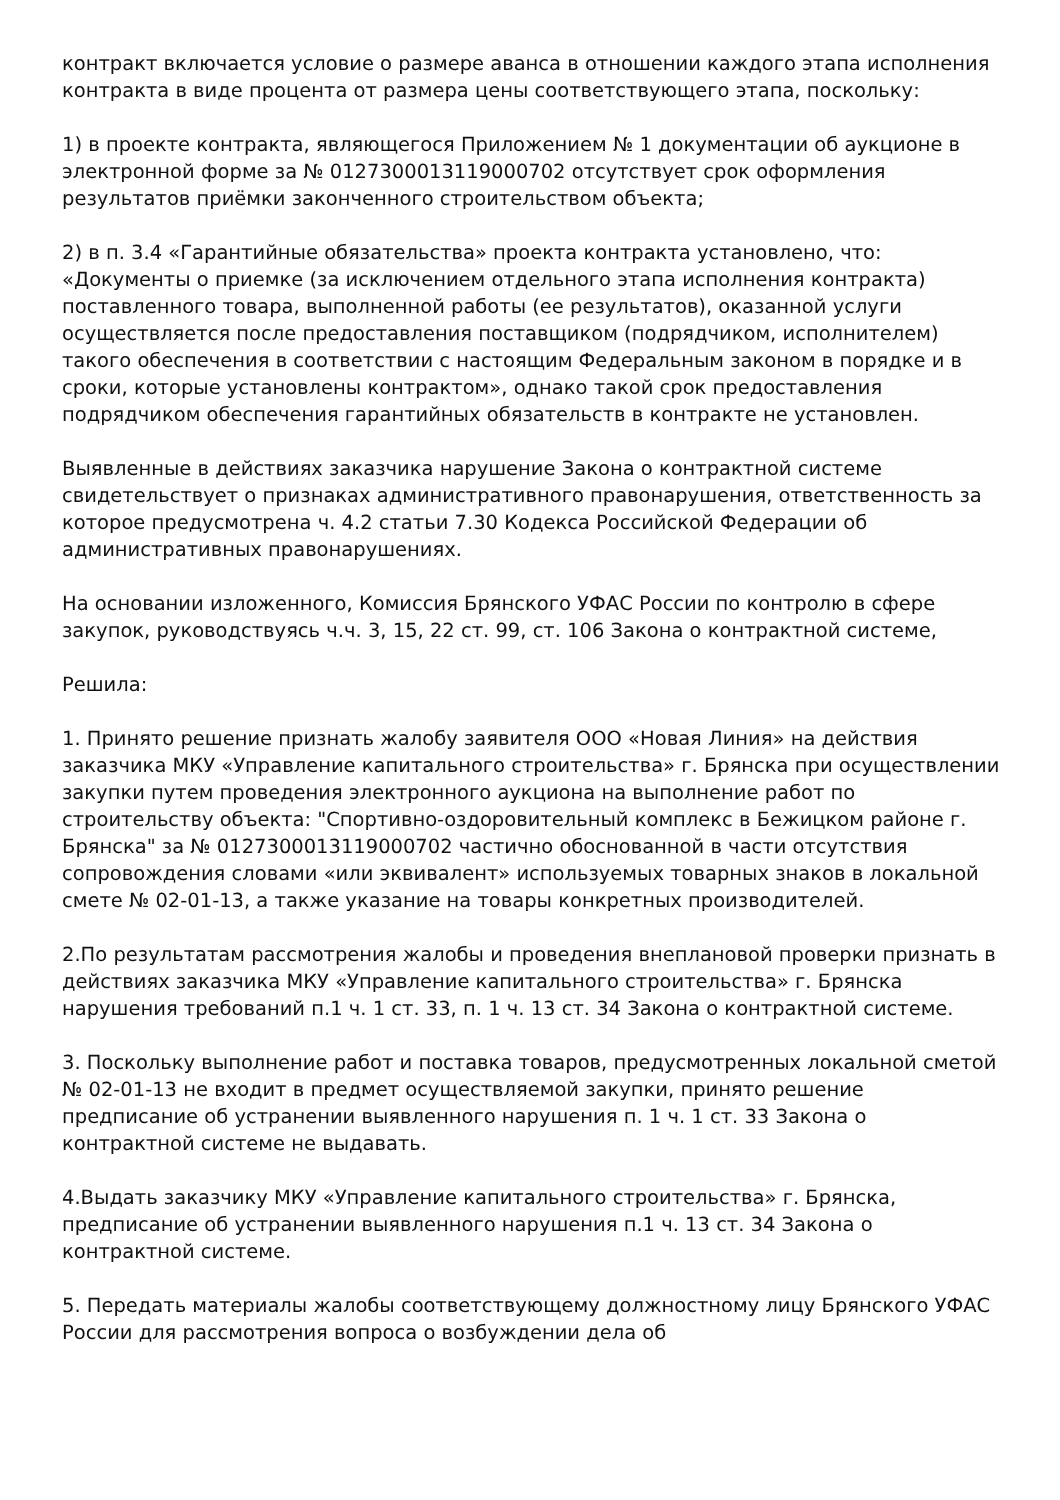контракт включается условие о размере аванса в отношении каждого этапа исполнения контракта в виде процента от размера цены соответствующего этапа, поскольку:
1) в проекте контракта, являющегося Приложением № 1 документации об аукционе в электронной форме за № 0127300013119000702 отсутствует срок оформления результатов приёмки законченного строительством объекта;
2) в п. 3.4 «Гарантийные обязательства» проекта контракта установлено, что: «Документы о приемке (за исключением отдельного этапа исполнения контракта) поставленного товара, выполненной работы (ее результатов), оказанной услуги осуществляется после предоставления поставщиком (подрядчиком, исполнителем) такого обеспечения в соответствии с настоящим Федеральным законом в порядке и в сроки, которые установлены контрактом», однако такой срок предоставления подрядчиком обеспечения гарантийных обязательств в контракте не установлен.
Выявленные в действиях заказчика нарушение Закона о контрактной системе свидетельствует о признаках административного правонарушения, ответственность за которое предусмотрена ч. 4.2 статьи 7.30 Кодекса Российской Федерации об административных правонарушениях.
На основании изложенного, Комиссия Брянского УФАС России по контролю в сфере закупок, руководствуясь ч.ч. 3, 15, 22 ст. 99, ст. 106 Закона о контрактной системе,
Решила:
1. Принято решение признать жалобу заявителя ООО «Новая Линия» на действия заказчика МКУ «Управление капитального строительства» г. Брянска при осуществлении закупки путем проведения электронного аукциона на выполнение работ по строительству объекта: "Спортивно-оздоровительный комплекс в Бежицком районе г. Брянска" за № 0127300013119000702 частично обоснованной в части отсутствия сопровождения словами «или эквивалент» используемых товарных знаков в локальной смете № 02-01-13, а также указание на товары конкретных производителей.
2.По результатам рассмотрения жалобы и проведения внеплановой проверки признать в действиях заказчика МКУ «Управление капитального строительства» г. Брянска нарушения требований п.1 ч. 1 ст. 33, п. 1 ч. 13 ст. 34 Закона о контрактной системе.
3. Поскольку выполнение работ и поставка товаров, предусмотренных локальной сметой № 02-01-13 не входит в предмет осуществляемой закупки, принято решение предписание об устранении выявленного нарушения п. 1 ч. 1 ст. 33 Закона о контрактной системе не выдавать.
4.Выдать заказчику МКУ «Управление капитального строительства» г. Брянска, предписание об устранении выявленного нарушения п.1 ч. 13 ст. 34 Закона о контрактной системе.
5. Передать материалы жалобы соответствующему должностному лицу Брянского УФАС России для рассмотрения вопроса о возбуждении дела об